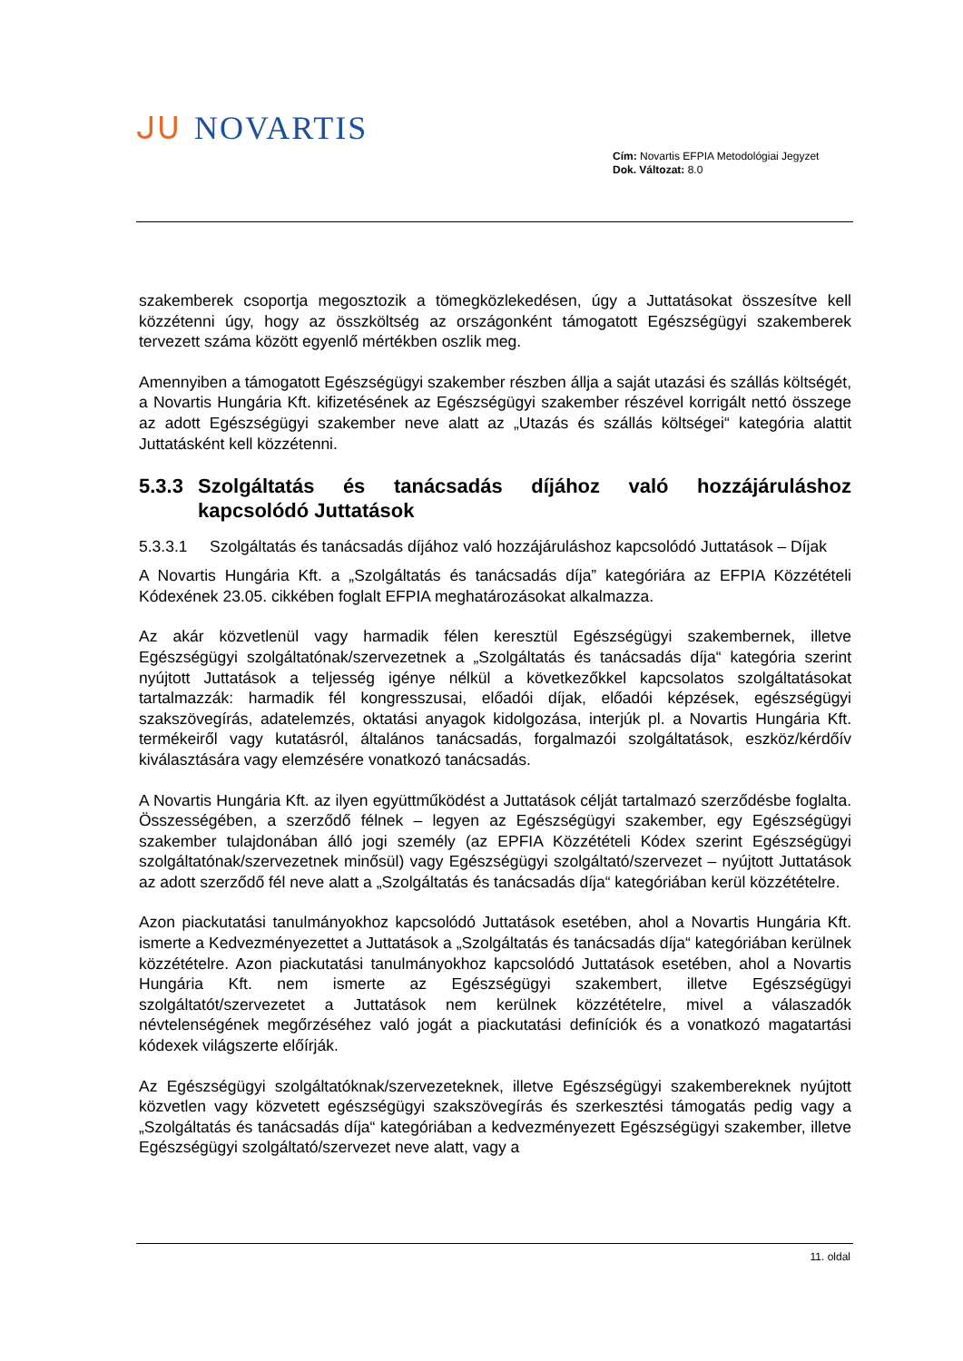ᒍᑌ NOVARTIS
Cím: Novartis EFPIA Metodológiai Jegyzet
Dok. Változat: 8.0
szakemberek csoportja megosztozik a tömegközlekedésen, úgy a Juttatásokat összesítve kell közzétenni úgy, hogy az összköltség az országonként támogatott Egészségügyi szakemberek tervezett száma között egyenlő mértékben oszlik meg.
Amennyiben a támogatott Egészségügyi szakember részben állja a saját utazási és szállás költségét, a Novartis Hungária Kft. kifizetésének az Egészségügyi szakember részével korrigált nettó összege az adott Egészségügyi szakember neve alatt az „Utazás és szállás költségei“ kategória alattit Juttatásként kell közzétenni.
5.3.3 Szolgáltatás és tanácsadás díjához való hozzájáruláshoz kapcsolódó Juttatások
5.3.3.1 Szolgáltatás és tanácsadás díjához való hozzájáruláshoz kapcsolódó Juttatások – Díjak
A Novartis Hungária Kft. a „Szolgáltatás és tanácsadás díja” kategóriára az EFPIA Közzétételi Kódexének 23.05. cikkében foglalt EFPIA meghatározásokat alkalmazza.
Az akár közvetlenül vagy harmadik félen keresztül Egészségügyi szakembernek, illetve Egészségügyi szolgáltatónak/szervezetnek a „Szolgáltatás és tanácsadás díja“ kategória szerint nyújtott Juttatások a teljesség igénye nélkül a következőkkel kapcsolatos szolgáltatásokat tartalmazzák: harmadik fél kongresszusai, előadói díjak, előadói képzések, egészségügyi szakszövegírás, adatelemzés, oktatási anyagok kidolgozása, interjúk pl. a Novartis Hungária Kft. termékeiről vagy kutatásról, általános tanácsadás, forgalmazói szolgáltatások, eszköz/kérdőív kiválasztására vagy elemzésére vonatkozó tanácsadás.
A Novartis Hungária Kft. az ilyen együttműködést a Juttatások célját tartalmazó szerződésbe foglalta. Összességében, a szerződő félnek – legyen az Egészségügyi szakember, egy Egészségügyi szakember tulajdonában álló jogi személy (az EPFIA Közzétételi Kódex szerint Egészségügyi szolgáltatónak/szervezetnek minősül) vagy Egészségügyi szolgáltató/szervezet – nyújtott Juttatások az adott szerződő fél neve alatt a „Szolgáltatás és tanácsadás díja“ kategóriában kerül közzétételre.
Azon piackutatási tanulmányokhoz kapcsolódó Juttatások esetében, ahol a Novartis Hungária Kft. ismerte a Kedvezményezettet a Juttatások a „Szolgáltatás és tanácsadás díja“ kategóriában kerülnek közzétételre. Azon piackutatási tanulmányokhoz kapcsolódó Juttatások esetében, ahol a Novartis Hungária Kft. nem ismerte az Egészségügyi szakembert, illetve Egészségügyi szolgáltatót/szervezetet a Juttatások nem kerülnek közzétételre, mivel a válaszadók névtelenségének megőrzéséhez való jogát a piackutatási definíciók és a vonatkozó magatartási kódexek világszerte előírják.
Az Egészségügyi szolgáltatóknak/szervezeteknek, illetve Egészségügyi szakembereknek nyújtott közvetlen vagy közvetett egészségügyi szakszövegírás és szerkesztési támogatás pedig vagy a „Szolgáltatás és tanácsadás díja“ kategóriában a kedvezményezett Egészségügyi szakember, illetve Egészségügyi szolgáltató/szervezet neve alatt, vagy a
11. oldal